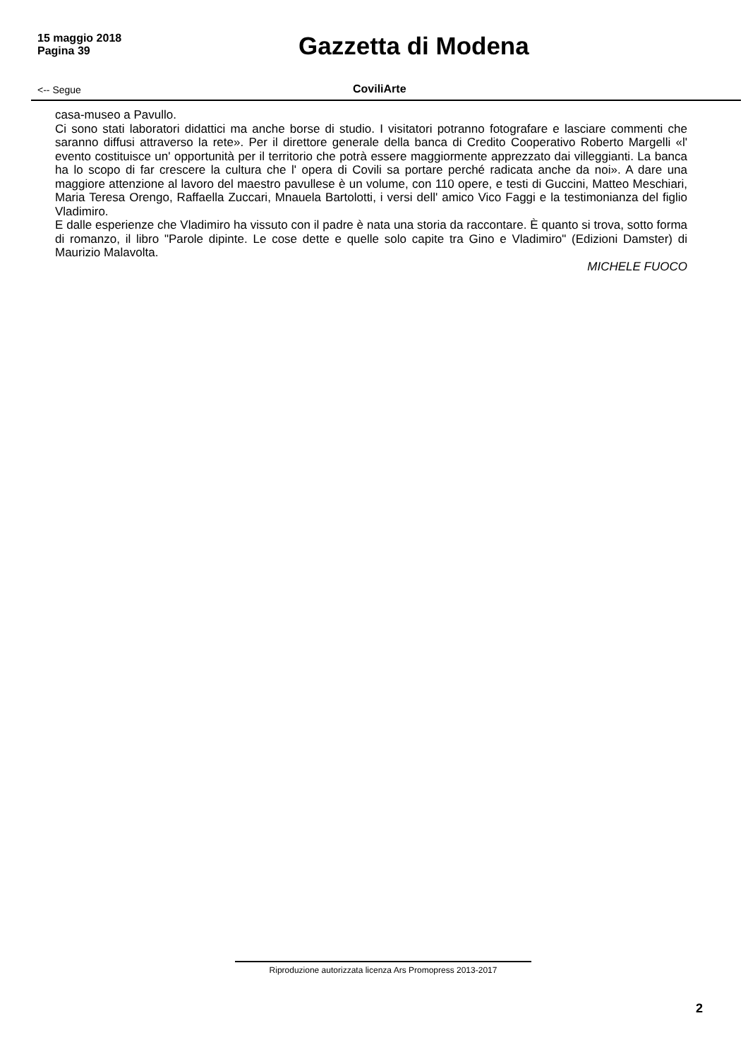15 maggio 2018
Pagina 39
Gazzetta di Modena
<-- Segue
CoviliArte
casa-museo a Pavullo.
Ci sono stati laboratori didattici ma anche borse di studio. I visitatori potranno fotografare e lasciare commenti che saranno diffusi attraverso la rete». Per il direttore generale della banca di Credito Cooperativo Roberto Margelli «l' evento costituisce un' opportunità per il territorio che potrà essere maggiormente apprezzato dai villeggianti. La banca ha lo scopo di far crescere la cultura che l' opera di Covili sa portare perché radicata anche da noi». A dare una maggiore attenzione al lavoro del maestro pavullese è un volume, con 110 opere, e testi di Guccini, Matteo Meschiari, Maria Teresa Orengo, Raffaella Zuccari, Mnauela Bartolotti, i versi dell' amico Vico Faggi e la testimonianza del figlio Vladimiro.
E dalle esperienze che Vladimiro ha vissuto con il padre è nata una storia da raccontare. È quanto si trova, sotto forma di romanzo, il libro "Parole dipinte. Le cose dette e quelle solo capite tra Gino e Vladimiro" (Edizioni Damster) di Maurizio Malavolta.
MICHELE FUOCO
Riproduzione autorizzata licenza Ars Promopress 2013-2017
2